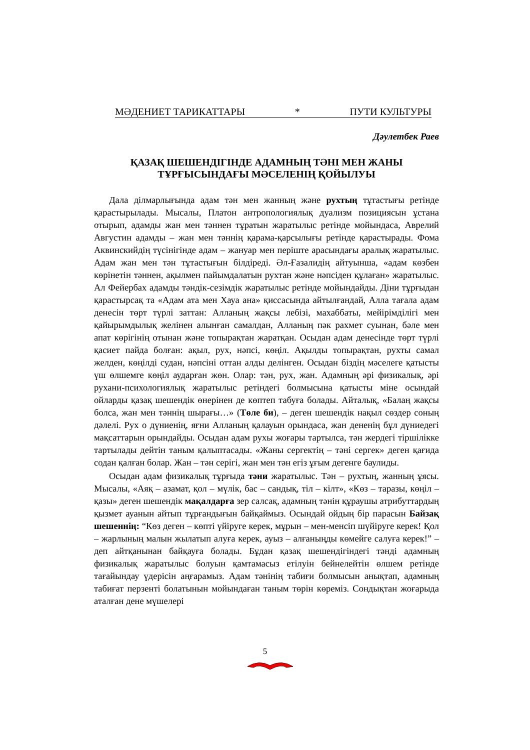МӘДЕНИЕТ ТАРИКАТТАРЫ * ПУТИ КУЛЬТУРЫ
Дәулетбек Раев
ҚАЗАҚ ШЕШЕНДІГІНДЕ АДАМНЫҢ ТӘНІ МЕН ЖАНЫ
ТҰРҒЫСЫНДАҒЫ МӘСЕЛЕНІҢ ҚОЙЫЛУЫ
Дала ділмарлығында адам тән мен жанның және рухтың тұтастығы ретінде қарастырылады. Мысалы, Платон антропологиялық дуализм позициясын ұстана отырып, адамды жан мен тәннен тұратын жаратылыс ретінде мойындаса, Аврелий Августин адамды – жан мен тәннің қарама-қарсылығы ретінде қарастырады. Фома Аквинскийдің түсінігінде адам – жануар мен періште арасындағы аралық жаратылыс. Адам жан мен тән тұтастығын білдіреді. Әл-Ғазалидің айтуынша, «адам көзбен көрінетін тәннен, ақылмен пайымдалатын рухтан және нәпсіден құлаған» жаратылыс. Ал Фейербах адамды тәндік-сезімдік жаратылыс ретінде мойындайды. Діни тұрғыдан қарастырсақ та «Адам ата мен Хауа ана» қиссасында айтылғандай, Алла тағала адам денесін төрт түрлі заттан: Алланың жақсы лебізі, махаббаты, мейірімділігі мен қайырымдылық желінен алынған самалдан, Алланың пәк рахмет суынан, бәле мен апат көрігінің отынан және топырақтан жаратқан. Осыдан адам денесінде төрт түрлі қасиет пайда болған: ақыл, рух, нәпсі, көңіл. Ақылды топырақтан, рухты самал желден, көңілді судан, нәпсіні оттан алды делінген. Осыдан біздің мәселеге қатысты үш өлшемге көңіл аударған жөн. Олар: тән, рух, жан. Адамның әрі физикалық, әрі рухани-психологиялық жаратылыс ретіндегі болмысына қатысты міне осындай ойларды қазақ шешендік өнерінен де көптеп табуға болады. Айталық, «Балаң жақсы болса, жан мен тәннің шырағы…» (Төле би), – деген шешендік нақыл сөздер соның дәлелі. Рух о дүниенің, яғни Алланың қалауын орындаса, жан дененің бұл дүниедегі мақсаттарын орындайды. Осыдан адам рухы жоғары тартылса, тән жердегі тіршілікке тартылады дейтін таным қалыптасады. «Жаны сергектің – тәні сергек» деген қағида содан қалған болар. Жан – тән серігі, жан мен тән егіз ұғым дегенге баулиды.
Осыдан адам физикалық тұрғыда тәни жаратылыс. Тән – рухтың, жанның ұясы. Мысалы, «Аяқ – азамат, қол – мүлік, бас – сандық, тіл – кілт», «Көз – таразы, көңіл – қазы» деген шешендік мақалдарға зер салсақ, адамның тәнін құраушы атрибуттардың қызмет ауанын айтып тұрғандығын байқаймыз. Осындай ойдың бір парасын Байзақ шешеннің: “Көз деген – көпті үйіруге керек, мұрын – мен-менсіп шүйіруге керек! Қол – жарлының малын жылатып алуға керек, ауыз – алғаныңды көмейге салуға керек!” –деп айтқанынан байқауға болады. Бұдан қазақ шешендігіндегі тәнді адамның физикалық жаратылыс болуын қамтамасыз етілуін бейнелейтін өлшем ретінде тағайындау үдерісін аңғарамыз. Адам тәнінің табиғи болмысын анықтап, адамның табиғат перзенті болатынын мойындаған таным төрін көреміз. Сондықтан жоғарыда аталған дене мүшелері
5